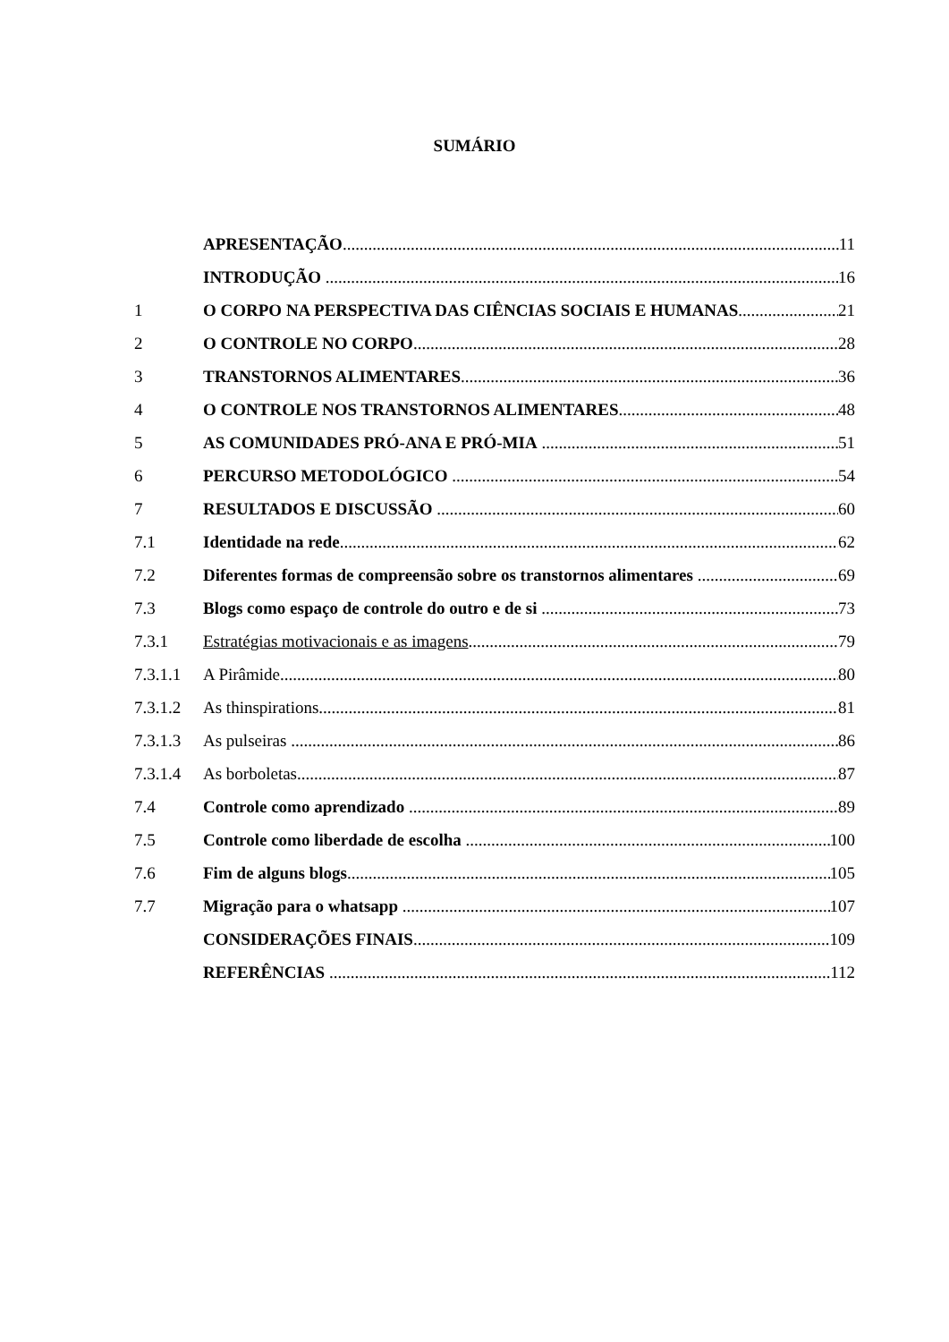SUMÁRIO
APRESENTAÇÃO 11
INTRODUÇÃO 16
1 O CORPO NA PERSPECTIVA DAS CIÊNCIAS SOCIAIS E HUMANAS 21
2 O CONTROLE NO CORPO 28
3 TRANSTORNOS ALIMENTARES 36
4 O CONTROLE NOS TRANSTORNOS ALIMENTARES 48
5 AS COMUNIDADES PRÓ-ANA E PRÓ-MIA 51
6 PERCURSO METODOLÓGICO 54
7 RESULTADOS E DISCUSSÃO 60
7.1 Identidade na rede 62
7.2 Diferentes formas de compreensão sobre os transtornos alimentares 69
7.3 Blogs como espaço de controle do outro e de si 73
7.3.1 Estratégias motivacionais e as imagens 79
7.3.1.1 A Pirâmide 80
7.3.1.2 As thinspirations 81
7.3.1.3 As pulseiras 86
7.3.1.4 As borboletas 87
7.4 Controle como aprendizado 89
7.5 Controle como liberdade de escolha 100
7.6 Fim de alguns blogs 105
7.7 Migração para o whatsapp 107
CONSIDERAÇÕES FINAIS 109
REFERÊNCIAS 112